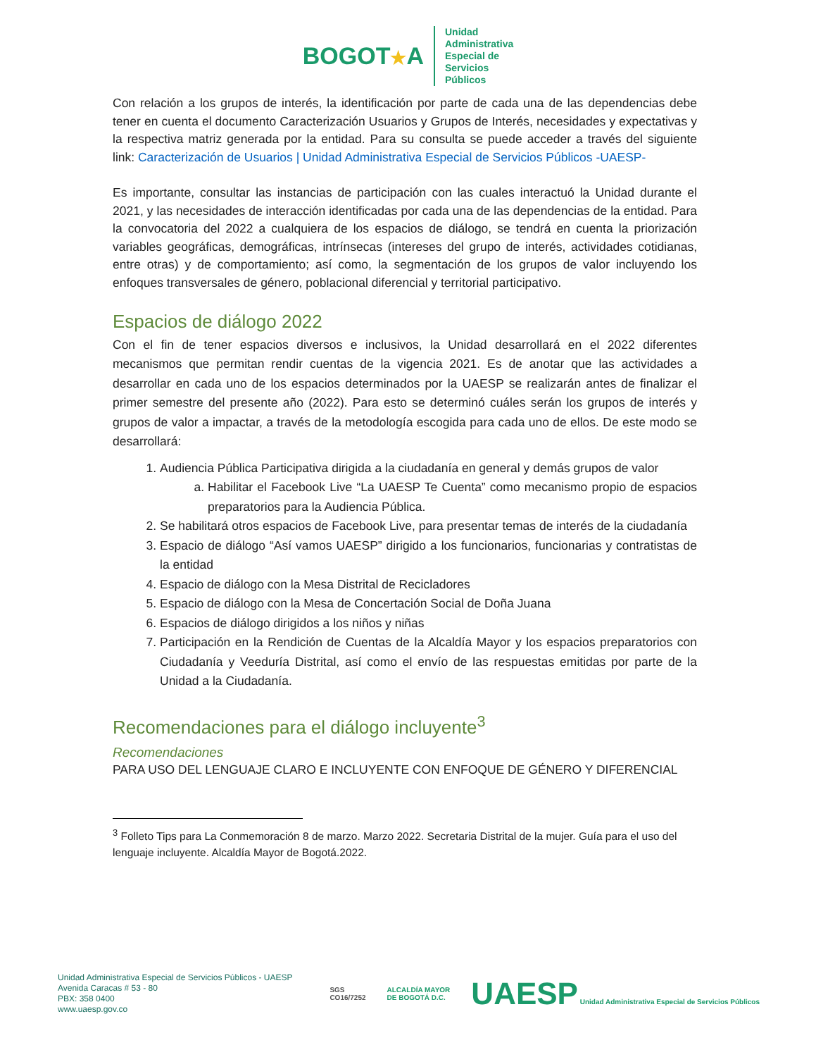BOGOT★A
Unidad
Administrativa
Especial de
Servicios
Públicos
Con relación a los grupos de interés, la identificación por parte de cada una de las dependencias debe tener en cuenta el documento Caracterización Usuarios y Grupos de Interés, necesidades y expectativas y la respectiva matriz generada por la entidad. Para su consulta se puede acceder a través del siguiente link: Caracterización de Usuarios | Unidad Administrativa Especial de Servicios Públicos -UAESP-
Es importante, consultar las instancias de participación con las cuales interactuó la Unidad durante el 2021, y las necesidades de interacción identificadas por cada una de las dependencias de la entidad. Para la convocatoria del 2022 a cualquiera de los espacios de diálogo, se tendrá en cuenta la priorización variables geográficas, demográficas, intrínsecas (intereses del grupo de interés, actividades cotidianas, entre otras) y de comportamiento; así como, la segmentación de los grupos de valor incluyendo los enfoques transversales de género, poblacional diferencial y territorial participativo.
Espacios de diálogo 2022
Con el fin de tener espacios diversos e inclusivos, la Unidad desarrollará en el 2022 diferentes mecanismos que permitan rendir cuentas de la vigencia 2021. Es de anotar que las actividades a desarrollar en cada uno de los espacios determinados por la UAESP se realizarán antes de finalizar el primer semestre del presente año (2022). Para esto se determinó cuáles serán los grupos de interés y grupos de valor a impactar, a través de la metodología escogida para cada uno de ellos. De este modo se desarrollará:
1. Audiencia Pública Participativa dirigida a la ciudadanía en general y demás grupos de valor
a. Habilitar el Facebook Live “La UAESP Te Cuenta” como mecanismo propio de espacios preparatorios para la Audiencia Pública.
2. Se habilitará otros espacios de Facebook Live, para presentar temas de interés de la ciudadanía
3. Espacio de diálogo “Así vamos UAESP” dirigido a los funcionarios, funcionarias y contratistas de la entidad
4. Espacio de diálogo con la Mesa Distrital de Recicladores
5. Espacio de diálogo con la Mesa de Concertación Social de Doña Juana
6. Espacios de diálogo dirigidos a los niños y niñas
7. Participación en la Rendición de Cuentas de la Alcaldía Mayor y los espacios preparatorios con Ciudadanía y Veeduría Distrital, así como el envío de las respuestas emitidas por parte de la Unidad a la Ciudadanía.
Recomendaciones para el diálogo incluyente<sup>3</sup>
Recomendaciones
PARA USO DEL LENGUAJE CLARO E INCLUYENTE CON ENFOQUE DE GÉNERO Y DIFERENCIAL
<sup>3</sup> Folleto Tips para La Conmemoración 8 de marzo. Marzo 2022. Secretaria Distrital de la mujer. Guía para el uso del lenguaje incluyente. Alcaldía Mayor de Bogotá.2022.
Unidad Administrativa Especial de Servicios Públicos - UAESP
Avenida Caracas # 53 - 80
PBX: 358 0400
www.uaesp.gov.co
SGS
CO16/7252
ALCALDÍA MAYOR
DE BOGOTÁ D.C.
UAESP Unidad Administrativa Especial de Servicios Públicos